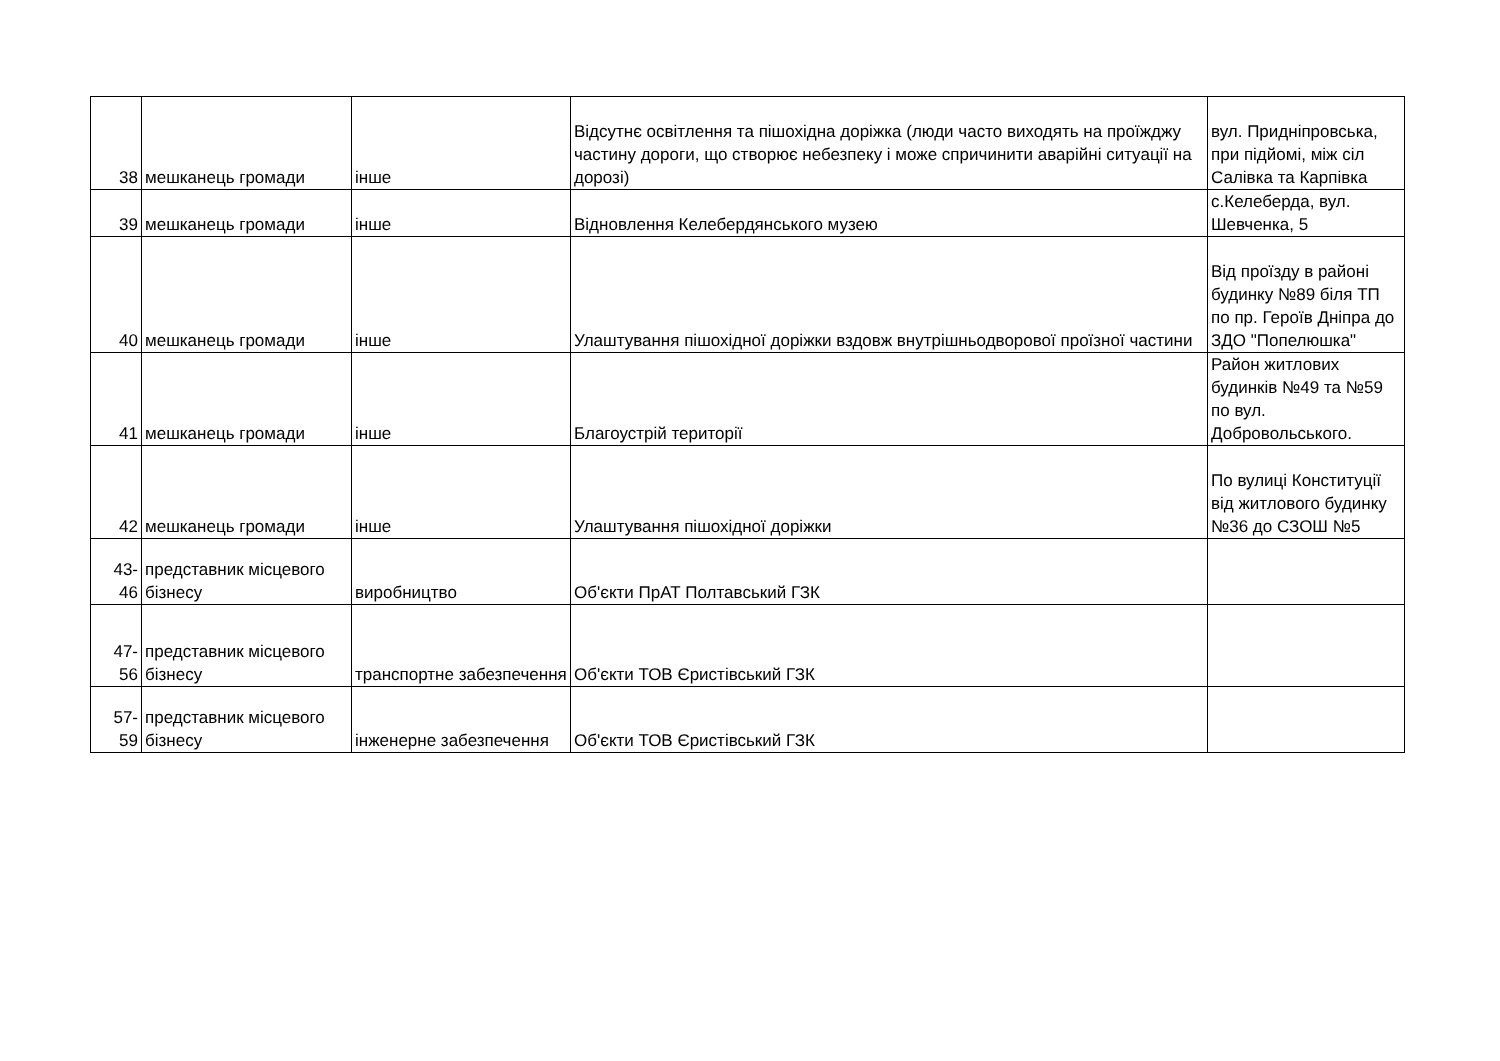| 38 | мешканець громади | інше | Відсутнє освітлення та пішохідна доріжка (люди часто виходять на проїжджу частину дороги, що створює небезпеку і може спричинити аварійні ситуації на дорозі) | вул. Придніпровська, при підйомі, між сіл Салівка та Карпівка |
| 39 | мешканець громади | інше | Відновлення Келебердянського музею | с.Келеберда, вул. Шевченка, 5 |
| 40 | мешканець громади | інше | Улаштування пішохідної доріжки вздовж внутрішньодворової проїзної частини | Від проїзду в районі будинку №89 біля ТП по пр. Героїв Дніпра до ЗДО "Попелюшка" |
| 41 | мешканець громади | інше | Благоустрій території | Район житлових будинків №49 та №59 по вул. Добровольського. |
| 42 | мешканець громади | інше | Улаштування пішохідної доріжки | По вулиці Конституції від житлового будинку №36 до СЗОШ №5 |
| 43- 46 | представник місцевого бізнесу | виробництво | Об'єкти ПрАТ Полтавський ГЗК | |
| 47- 56 | представник місцевого бізнесу | транспортне забезпечення | Об'єкти ТОВ Єристівський ГЗК | |
| 57- 59 | представник місцевого бізнесу | інженерне забезпечення | Об'єкти ТОВ Єристівський ГЗК | |